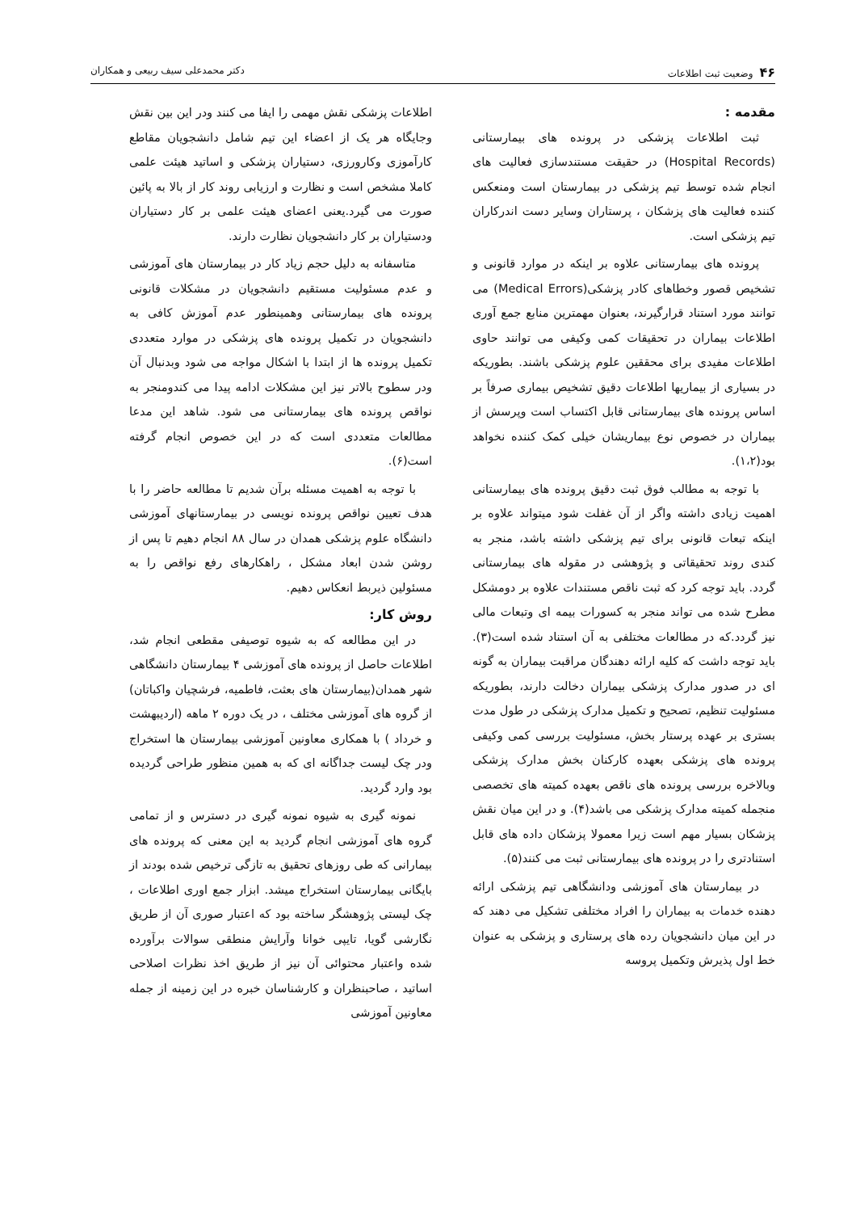۴۶وضعیت ثبت اطلاعات دکتر محمدعلی سیف ربیعی و همکاران
مقدمه :
ثبت اطلاعات پزشکی در پرونده های بیمارستانی (Hospital Records) در حقیقت مستندسازی فعالیت های انجام شده توسط تیم پزشکی در بیمارستان است ومنعکس کننده فعالیت های پزشکان ، پرستاران وسایر دست اندرکاران تیم پزشکی است.
پرونده های بیمارستانی علاوه بر اینکه در موارد قانونی و تشخیص قصور وخطاهای کادر پزشکی(Medical Errors) می توانند مورد استناد قرارگیرند، بعنوان مهمترین منابع جمع آوری اطلاعات بیماران در تحقیقات کمی وکیفی می توانند حاوی اطلاعات مفیدی برای محققین علوم پزشکی باشند. بطوریکه در بسیاری از بیماریها اطلاعات دقیق تشخیص بیماری صرفاً بر اساس پرونده های بیمارستانی قابل اکتساب است وپرسش از بیماران در خصوص نوع بیماریشان خیلی کمک کننده نخواهد بود(۱،۲).
با توجه به مطالب فوق ثبت دقیق پرونده های بیمارستانی اهمیت زیادی داشته واگر از آن غفلت شود میتواند علاوه بر اینکه تبعات قانونی برای تیم پزشکی داشته باشد، منجر به کندی روند تحقیقاتی و پژوهشی در مقوله های بیمارستانی گردد. باید توجه کرد که ثبت ناقص مستندات علاوه بر دومشکل مطرح شده می تواند منجر به کسورات بیمه ای وتبعات مالی نیز گردد.که در مطالعات مختلفی به آن استناد شده است(۳). باید توجه داشت که کلیه ارائه دهندگان مراقبت بیماران به گونه ای در صدور مدارک پزشکی بیماران دخالت دارند، بطوریکه مسئولیت تنظیم، تصحیح و تکمیل مدارک پزشکی در طول مدت بستری بر عهده پرستار بخش، مسئولیت بررسی کمی وکیفی پرونده های پزشکی بعهده کارکنان بخش مدارک پزشکی وبالاخره بررسی پرونده های ناقص بعهده کمیته های تخصصی منجمله کمیته مدارک پزشکی می باشد(۴). و در این میان نقش پزشکان بسیار مهم است زیرا معمولا پزشکان داده های قابل استنادتری را در پرونده های بیمارستانی ثبت می کنند(۵).
در بیمارستان های آموزشی ودانشگاهی تیم پزشکی ارائه دهنده خدمات به بیماران را افراد مختلفی تشکیل می دهند که در این میان دانشجویان رده های پرستاری و پزشکی به عنوان خط اول پذیرش وتکمیل پروسه
اطلاعات پزشکی نقش مهمی را ایفا می کنند ودر این بین نقش وجایگاه هر یک از اعضاء این تیم شامل دانشجویان مقاطع کارآموزی وکارورزی، دستیاران پزشکی و اساتید هیئت علمی کاملا مشخص است و نظارت و ارزیابی روند کار از بالا به پائین صورت می گیرد.یعنی اعضای هیئت علمی بر کار دستیاران ودستیاران بر کار دانشجویان نظارت دارند.
متاسفانه به دلیل حجم زیاد کار در بیمارستان های آموزشی و عدم مسئولیت مستقیم دانشجویان در مشکلات قانونی پرونده های بیمارستانی وهمینطور عدم آموزش کافی به دانشجویان در تکمیل پرونده های پزشکی در موارد متعددی تکمیل پرونده ها از ابتدا با اشکال مواجه می شود وبدنبال آن ودر سطوح بالاتر نیز این مشکلات ادامه پیدا می کندومنجر به نواقص پرونده های بیمارستانی می شود. شاهد این مدعا مطالعات متعددی است که در این خصوص انجام گرفته است(۶).
با توجه به اهمیت مسئله برآن شدیم تا مطالعه حاضر را با هدف تعیین نواقص پرونده نویسی در بیمارستانهای آموزشی دانشگاه علوم پزشکی همدان در سال ۸۸ انجام دهیم تا پس از روشن شدن ابعاد مشکل ، راهکارهای رفع نواقص را به مسئولین ذیربط انعکاس دهیم.
روش کار:
در این مطالعه که به شیوه توصیفی مقطعی انجام شد، اطلاعات حاصل از پرونده های آموزشی ۴ بیمارستان دانشگاهی شهر همدان(بیمارستان های بعثت، فاطمیه، فرشچیان واکباتان) از گروه های آموزشی مختلف ، در یک دوره ۲ ماهه (اردیبهشت و خرداد ) با همکاری معاونین آموزشی بیمارستان ها استخراج ودر چک لیست جداگانه ای که به همین منظور طراحی گردیده بود وارد گردید.
نمونه گیری به شیوه نمونه گیری در دسترس و از تمامی گروه های آموزشی انجام گردید به این معنی که پرونده های بیمارانی که طی روزهای تحقیق به تازگی ترخیص شده بودند از بایگانی بیمارستان استخراج میشد. ابزار جمع اوری اطلاعات ، چک لیستی پژوهشگر ساخته بود که اعتبار صوری آن از طریق نگارشی گویا، تایپی خوانا وآرایش منطقی سوالات برآورده شده واعتبار محتوائی آن نیز از طریق اخذ نظرات اصلاحی اساتید ، صاحبنظران و کارشناسان خبره در این زمینه از جمله معاونین آموزشی